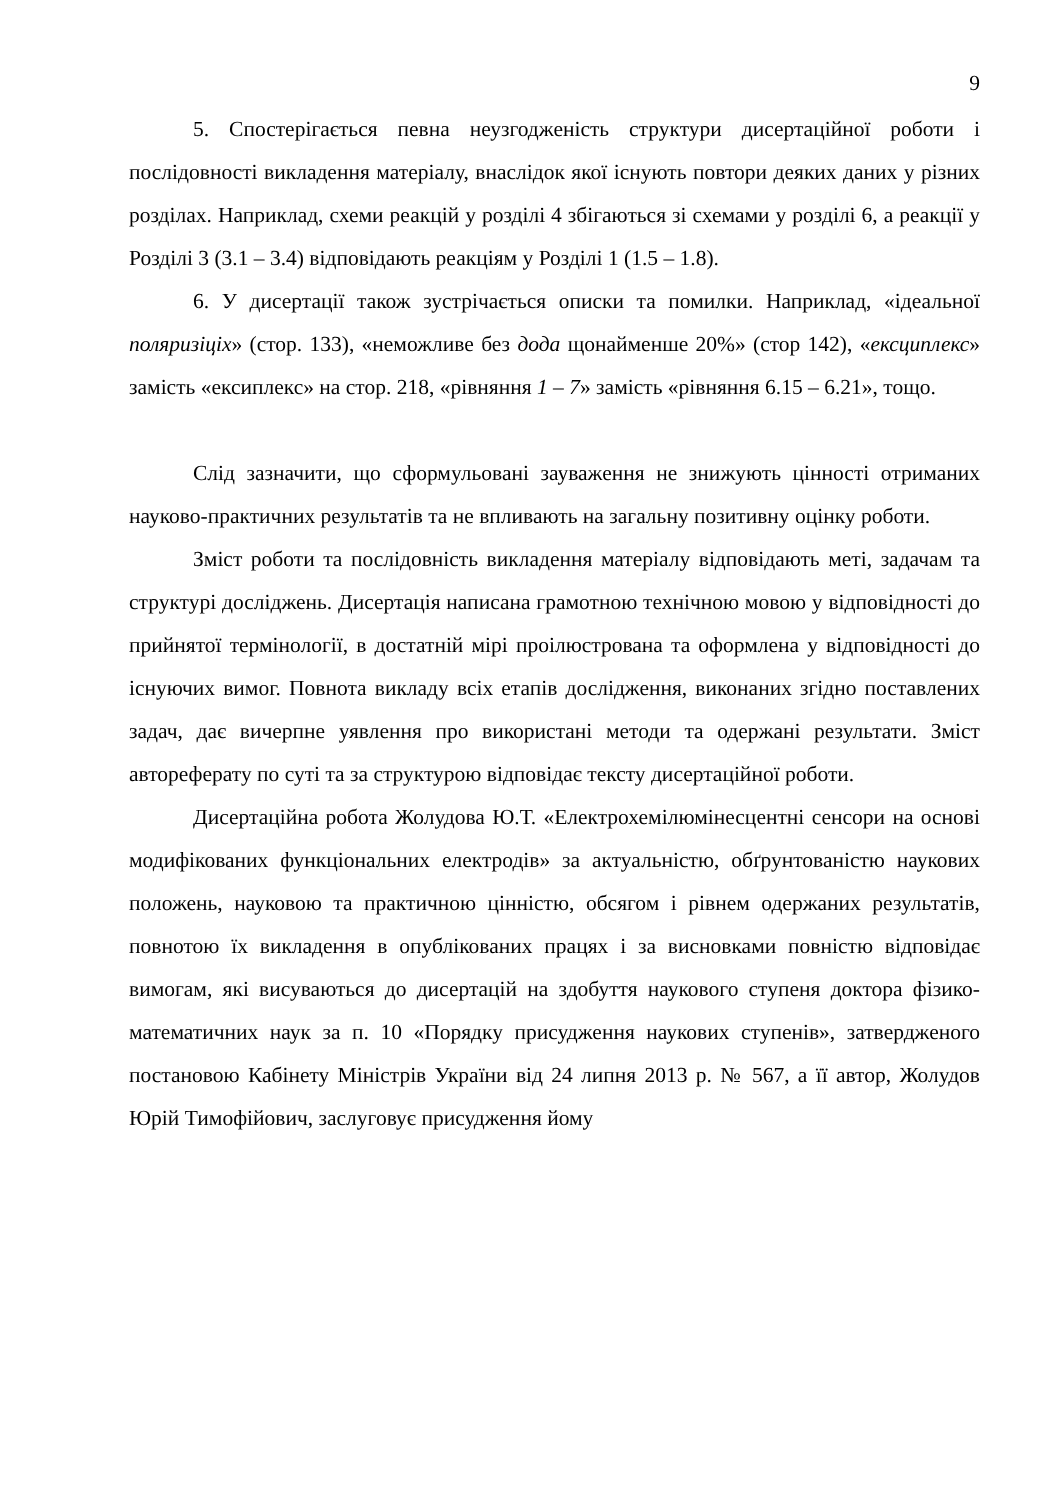9
5. Спостерігається певна неузгодженість структури дисертаційної роботи і послідовності викладення матеріалу, внаслідок якої існують повтори деяких даних у різних розділах. Наприклад, схеми реакцій у розділі 4 збігаються зі схемами у розділі 6, а реакції у Розділі 3 (3.1 – 3.4) відповідають реакціям у Розділі 1 (1.5 – 1.8).
6. У дисертації також зустрічається описки та помилки. Наприклад, «ідеальної поляризіціх» (стор. 133), «неможливе без дода щонайменше 20%» (стор 142), «ексциплекс» замість «ексиплекс» на стор. 218, «рівняння 1 – 7» замість «рівняння 6.15 – 6.21», тощо.
Слід зазначити, що сформульовані зауваження не знижують цінності отриманих науково-практичних результатів та не впливають на загальну позитивну оцінку роботи.
Зміст роботи та послідовність викладення матеріалу відповідають меті, задачам та структурі досліджень. Дисертація написана грамотною технічною мовою у відповідності до прийнятої термінології, в достатній мірі проілюстрована та оформлена у відповідності до існуючих вимог. Повнота викладу всіх етапів дослідження, виконаних згідно поставлених задач, дає вичерпне уявлення про використані методи та одержані результати. Зміст автореферату по суті та за структурою відповідає тексту дисертаційної роботи.
Дисертаційна робота Жолудова Ю.Т. «Електрохемілюмінесцентні сенсори на основі модифікованих функціональних електродів» за актуальністю, обґрунтованістю наукових положень, науковою та практичною цінністю, обсягом і рівнем одержаних результатів, повнотою їх викладення в опублікованих працях і за висновками повністю відповідає вимогам, які висуваються до дисертацій на здобуття наукового ступеня доктора фізико-математичних наук за п. 10 «Порядку присудження наукових ступенів», затвердженого постановою Кабінету Міністрів України від 24 липня 2013 р. № 567, а її автор, Жолудов Юрій Тимофійович, заслуговує присудження йому